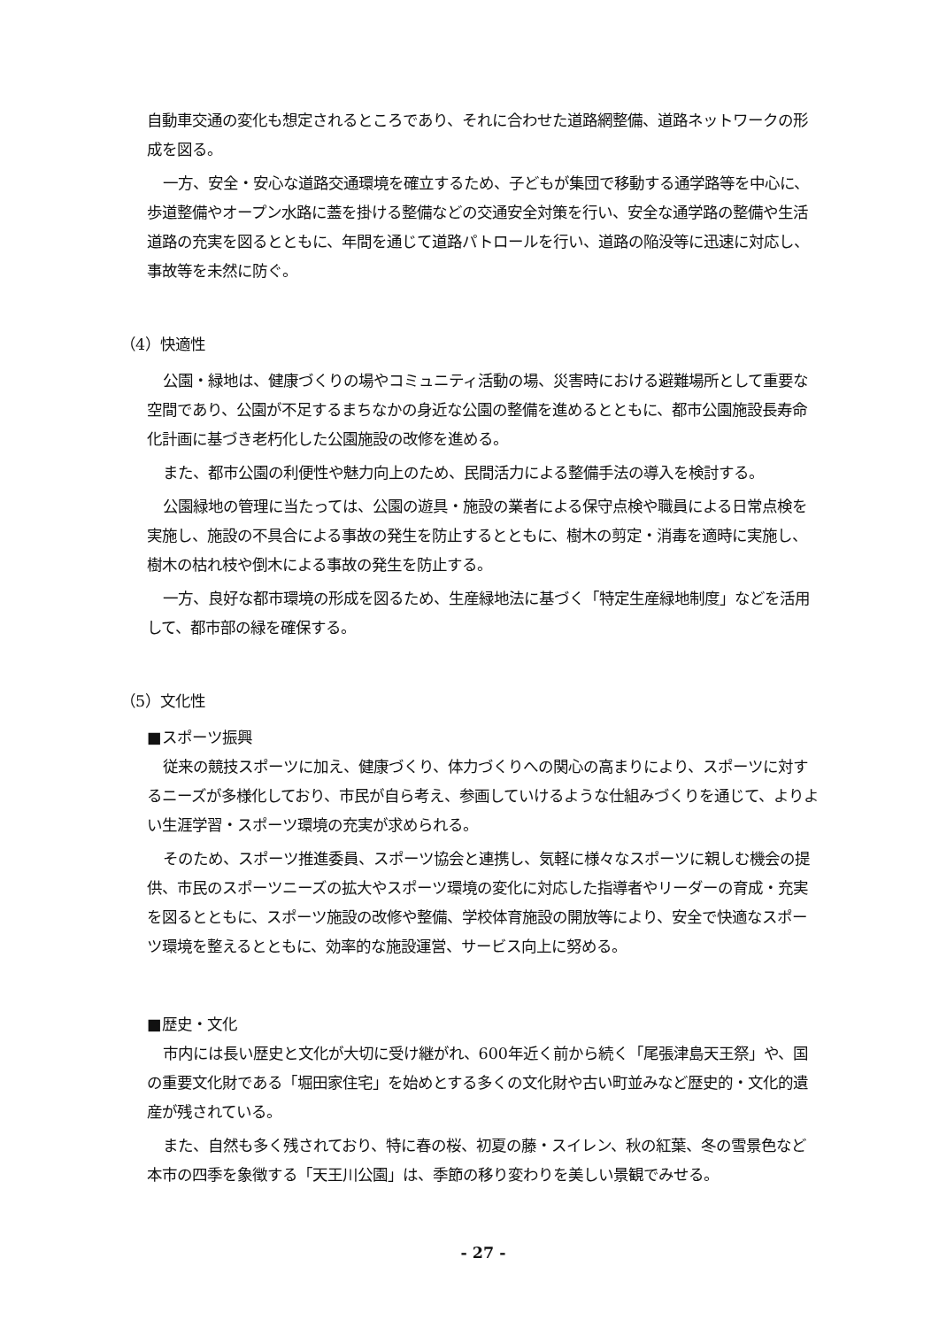自動車交通の変化も想定されるところであり、それに合わせた道路網整備、道路ネットワークの形成を図る。
一方、安全・安心な道路交通環境を確立するため、子どもが集団で移動する通学路等を中心に、歩道整備やオープン水路に蓋を掛ける整備などの交通安全対策を行い、安全な通学路の整備や生活道路の充実を図るとともに、年間を通じて道路パトロールを行い、道路の陥没等に迅速に対応し、事故等を未然に防ぐ。
（4）快適性
公園・緑地は、健康づくりの場やコミュニティ活動の場、災害時における避難場所として重要な空間であり、公園が不足するまちなかの身近な公園の整備を進めるとともに、都市公園施設長寿命化計画に基づき老朽化した公園施設の改修を進める。
また、都市公園の利便性や魅力向上のため、民間活力による整備手法の導入を検討する。
公園緑地の管理に当たっては、公園の遊具・施設の業者による保守点検や職員による日常点検を実施し、施設の不具合による事故の発生を防止するとともに、樹木の剪定・消毒を適時に実施し、樹木の枯れ枝や倒木による事故の発生を防止する。
一方、良好な都市環境の形成を図るため、生産緑地法に基づく「特定生産緑地制度」などを活用して、都市部の緑を確保する。
（5）文化性
■スポーツ振興
従来の競技スポーツに加え、健康づくり、体力づくりへの関心の高まりにより、スポーツに対するニーズが多様化しており、市民が自ら考え、参画していけるような仕組みづくりを通じて、よりよい生涯学習・スポーツ環境の充実が求められる。
そのため、スポーツ推進委員、スポーツ協会と連携し、気軽に様々なスポーツに親しむ機会の提供、市民のスポーツニーズの拡大やスポーツ環境の変化に対応した指導者やリーダーの育成・充実を図るとともに、スポーツ施設の改修や整備、学校体育施設の開放等により、安全で快適なスポーツ環境を整えるとともに、効率的な施設運営、サービス向上に努める。
■歴史・文化
市内には長い歴史と文化が大切に受け継がれ、600年近く前から続く「尾張津島天王祭」や、国の重要文化財である「堀田家住宅」を始めとする多くの文化財や古い町並みなど歴史的・文化的遺産が残されている。
また、自然も多く残されており、特に春の桜、初夏の藤・スイレン、秋の紅葉、冬の雪景色など本市の四季を象徴する「天王川公園」は、季節の移り変わりを美しい景観でみせる。
- 27 -